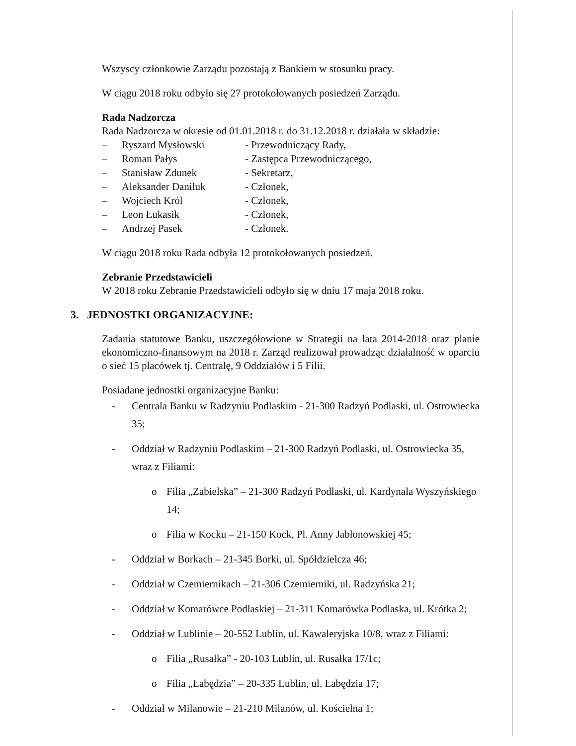Wszyscy członkowie Zarządu pozostają z Bankiem w stosunku pracy.
W ciągu 2018 roku odbyło się 27 protokołowanych posiedzeń Zarządu.
Rada Nadzorcza
Rada Nadzorcza w okresie od 01.01.2018 r. do 31.12.2018 r. działała w składzie:
| – | Ryszard Mysłowski | - Przewodniczący Rady, |
| – | Roman Pałys | - Zastępca Przewodniczącego, |
| – | Stanisław Zdunek | - Sekretarz, |
| – | Aleksander Daniluk | - Członek, |
| – | Wojciech Król | - Członek, |
| – | Leon Łukasik | - Członek, |
| – | Andrzej Pasek | - Członek. |
W ciągu 2018 roku Rada odbyła 12 protokołowanych posiedzeń.
Zebranie Przedstawicieli
W 2018 roku Zebranie Przedstawicieli odbyło się w dniu 17 maja 2018 roku.
3. JEDNOSTKI ORGANIZACYJNE:
Zadania statutowe Banku, uszczegółowione w Strategii na lata 2014-2018 oraz planie ekonomiczno-finansowym na 2018 r. Zarząd realizował prowadząc działalność w oparciu o sieć 15 placówek tj. Centralę, 9 Oddziałów i 5 Filii.
Posiadane jednostki organizacyjne Banku:
- Centrala Banku w Radzyniu Podlaskim - 21-300 Radzyń Podlaski, ul. Ostrowiecka 35;
- Oddział w Radzyniu Podlaskim – 21-300 Radzyń Podlaski, ul. Ostrowiecka 35, wraz z Filiami:
o Filia „Zabielska” – 21-300 Radzyń Podlaski, ul. Kardynała Wyszyńskiego 14;
o Filia w Kocku – 21-150 Kock, Pl. Anny Jabłonowskiej 45;
- Oddział w Borkach – 21-345 Borki, ul. Spółdzielcza 46;
- Oddział w Czemiernikach – 21-306 Czemierniki, ul. Radzyńska 21;
- Oddział w Komarówce Podlaskiej – 21-311 Komarówka Podlaska, ul. Krótka 2;
- Oddział w Lublinie – 20-552 Lublin, ul. Kawaleryjska 10/8, wraz z Filiami:
o Filia „Rusałka” - 20-103 Lublin, ul. Rusałka 17/1c;
o Filia „Łabędzia” – 20-335 Lublin, ul. Łabędzia 17;
- Oddział w Milanowie – 21-210 Milanów, ul. Kościelna 1;